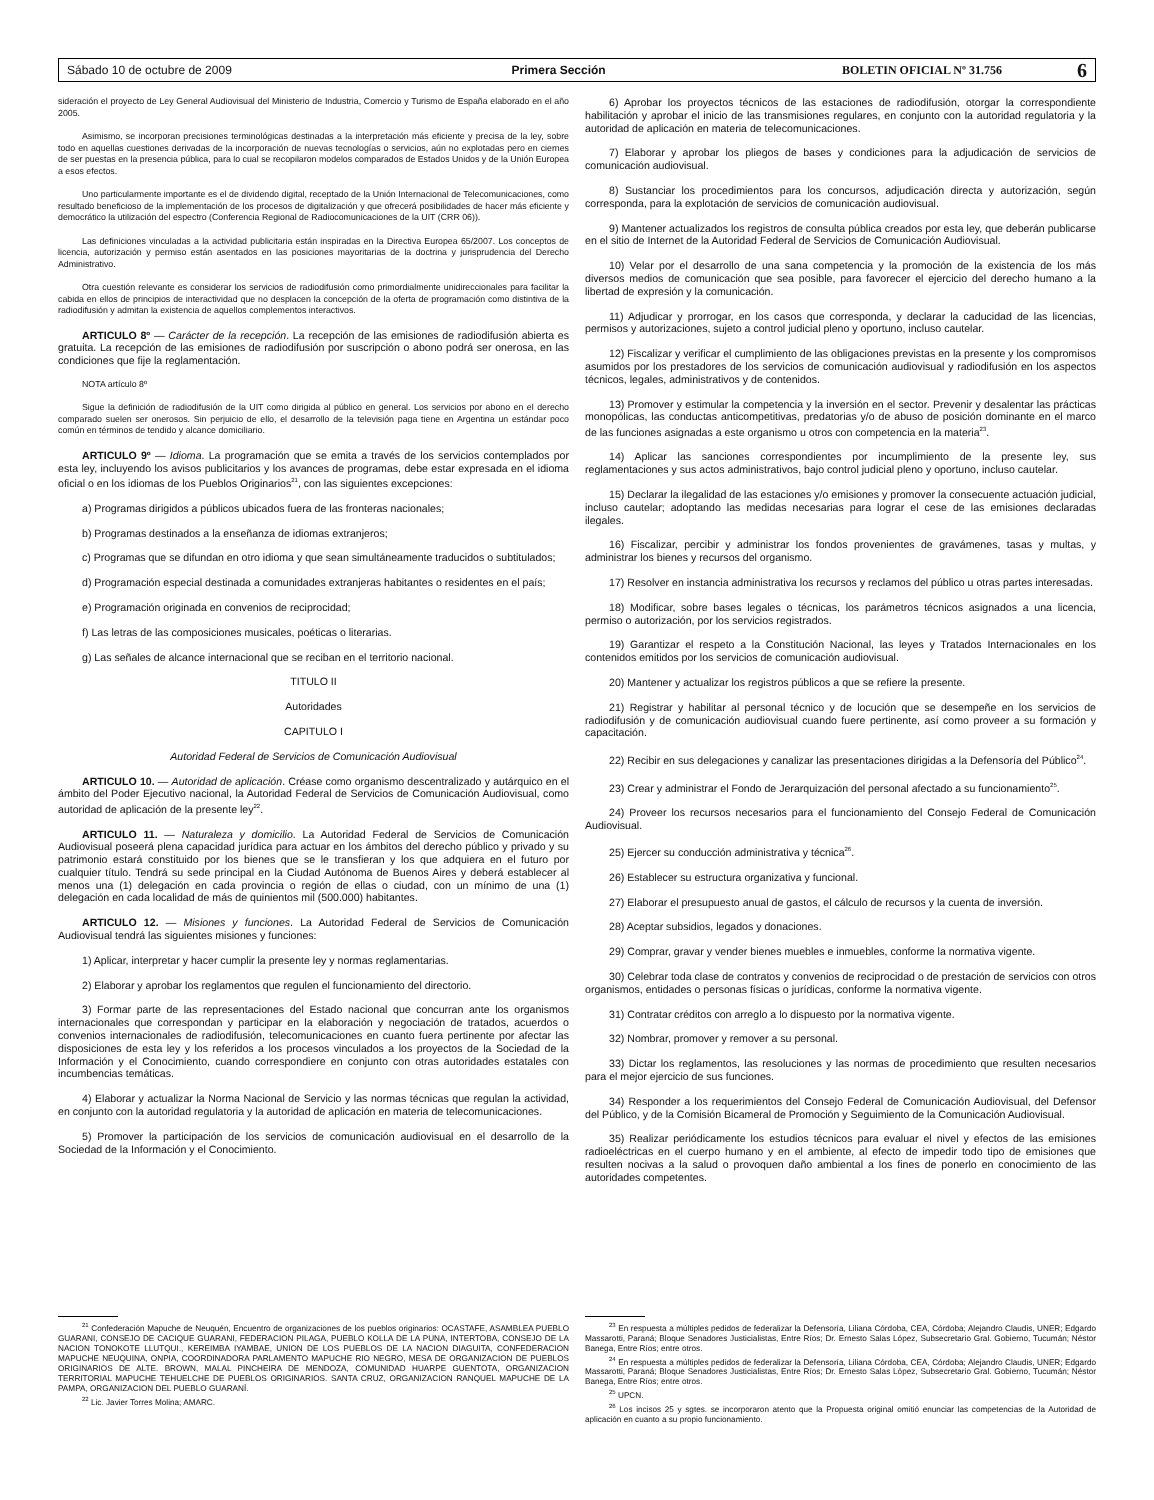Sábado 10 de octubre de 2009 Primera Sección BOLETIN OFICIAL Nº 31.756 6
sideración el proyecto de Ley General Audiovisual del Ministerio de Industria, Comercio y Turismo de España elaborado en el año 2005.
Asimismo, se incorporan precisiones terminológicas destinadas a la interpretación más eficiente y precisa de la ley, sobre todo en aquellas cuestiones derivadas de la incorporación de nuevas tecnologías o servicios, aún no explotadas pero en ciernes de ser puestas en la presencia pública, para lo cual se recopilaron modelos comparados de Estados Unidos y de la Unión Europea a esos efectos.
Uno particularmente importante es el de dividendo digital, receptado de la Unión Internacional de Telecomunicaciones, como resultado beneficioso de la implementación de los procesos de digitalización y que ofrecerá posibilidades de hacer más eficiente y democrático la utilización del espectro (Conferencia Regional de Radiocomunicaciones de la UIT (CRR 06)).
Las definiciones vinculadas a la actividad publicitaria están inspiradas en la Directiva Europea 65/2007. Los conceptos de licencia, autorización y permiso están asentados en las posiciones mayoritarias de la doctrina y jurisprudencia del Derecho Administrativo.
Otra cuestión relevante es considerar los servicios de radiodifusión como primordialmente unidireccionales para facilitar la cabida en ellos de principios de interactividad que no desplacen la concepción de la oferta de programación como distintiva de la radiodifusión y admitan la existencia de aquellos complementos interactivos.
ARTICULO 8º — Carácter de la recepción. La recepción de las emisiones de radiodifusión abierta es gratuita. La recepción de las emisiones de radiodifusión por suscripción o abono podrá ser onerosa, en las condiciones que fije la reglamentación.
NOTA artículo 8º
Sigue la definición de radiodifusión de la UIT como dirigida al público en general. Los servicios por abono en el derecho comparado suelen ser onerosos. Sin perjuicio de ello, el desarrollo de la televisión paga tiene en Argentina un estándar poco común en términos de tendido y alcance domiciliario.
ARTICULO 9º — Idioma. La programación que se emita a través de los servicios contemplados por esta ley, incluyendo los avisos publicitarios y los avances de programas, debe estar expresada en el idioma oficial o en los idiomas de los Pueblos Originarios<sup>21</sup>, con las siguientes excepciones:
a) Programas dirigidos a públicos ubicados fuera de las fronteras nacionales;
b) Programas destinados a la enseñanza de idiomas extranjeros;
c) Programas que se difundan en otro idioma y que sean simultáneamente traducidos o subtitulados;
d) Programación especial destinada a comunidades extranjeras habitantes o residentes en el país;
e) Programación originada en convenios de reciprocidad;
f) Las letras de las composiciones musicales, poéticas o literarias.
g) Las señales de alcance internacional que se reciban en el territorio nacional.
TITULO II
Autoridades
CAPITULO I
Autoridad Federal de Servicios de Comunicación Audiovisual
ARTICULO 10. — Autoridad de aplicación. Créase como organismo descentralizado y autárquico en el ámbito del Poder Ejecutivo nacional, la Autoridad Federal de Servicios de Comunicación Audiovisual, como autoridad de aplicación de la presente ley<sup>22</sup>.
ARTICULO 11. — Naturaleza y domicilio. La Autoridad Federal de Servicios de Comunicación Audiovisual poseerá plena capacidad jurídica para actuar en los ámbitos del derecho público y privado y su patrimonio estará constituido por los bienes que se le transfieran y los que adquiera en el futuro por cualquier título. Tendrá su sede principal en la Ciudad Autónoma de Buenos Aires y deberá establecer al menos una (1) delegación en cada provincia o región de ellas o ciudad, con un mínimo de una (1) delegación en cada localidad de más de quinientos mil (500.000) habitantes.
ARTICULO 12. — Misiones y funciones. La Autoridad Federal de Servicios de Comunicación Audiovisual tendrá las siguientes misiones y funciones:
1) Aplicar, interpretar y hacer cumplir la presente ley y normas reglamentarias.
2) Elaborar y aprobar los reglamentos que regulen el funcionamiento del directorio.
3) Formar parte de las representaciones del Estado nacional que concurran ante los organismos internacionales que correspondan y participar en la elaboración y negociación de tratados, acuerdos o convenios internacionales de radiodifusión, telecomunicaciones en cuanto fuera pertinente por afectar las disposiciones de esta ley y los referidos a los procesos vinculados a los proyectos de la Sociedad de la Información y el Conocimiento, cuando correspondiere en conjunto con otras autoridades estatales con incumbencias temáticas.
4) Elaborar y actualizar la Norma Nacional de Servicio y las normas técnicas que regulan la actividad, en conjunto con la autoridad regulatoria y la autoridad de aplicación en materia de telecomunicaciones.
5) Promover la participación de los servicios de comunicación audiovisual en el desarrollo de la Sociedad de la Información y el Conocimiento.
6) Aprobar los proyectos técnicos de las estaciones de radiodifusión, otorgar la correspondiente habilitación y aprobar el inicio de las transmisiones regulares, en conjunto con la autoridad regulatoria y la autoridad de aplicación en materia de telecomunicaciones.
7) Elaborar y aprobar los pliegos de bases y condiciones para la adjudicación de servicios de comunicación audiovisual.
8) Sustanciar los procedimientos para los concursos, adjudicación directa y autorización, según corresponda, para la explotación de servicios de comunicación audiovisual.
9) Mantener actualizados los registros de consulta pública creados por esta ley, que deberán publicarse en el sitio de Internet de la Autoridad Federal de Servicios de Comunicación Audiovisual.
10) Velar por el desarrollo de una sana competencia y la promoción de la existencia de los más diversos medios de comunicación que sea posible, para favorecer el ejercicio del derecho humano a la libertad de expresión y la comunicación.
11) Adjudicar y prorrogar, en los casos que corresponda, y declarar la caducidad de las licencias, permisos y autorizaciones, sujeto a control judicial pleno y oportuno, incluso cautelar.
12) Fiscalizar y verificar el cumplimiento de las obligaciones previstas en la presente y los compromisos asumidos por los prestadores de los servicios de comunicación audiovisual y radiodifusión en los aspectos técnicos, legales, administrativos y de contenidos.
13) Promover y estimular la competencia y la inversión en el sector. Prevenir y desalentar las prácticas monopólicas, las conductas anticompetitivas, predatorias y/o de abuso de posición dominante en el marco de las funciones asignadas a este organismo u otros con competencia en la materia<sup>23</sup>.
14) Aplicar las sanciones correspondientes por incumplimiento de la presente ley, sus reglamentaciones y sus actos administrativos, bajo control judicial pleno y oportuno, incluso cautelar.
15) Declarar la ilegalidad de las estaciones y/o emisiones y promover la consecuente actuación judicial, incluso cautelar; adoptando las medidas necesarias para lograr el cese de las emisiones declaradas ilegales.
16) Fiscalizar, percibir y administrar los fondos provenientes de gravámenes, tasas y multas, y administrar los bienes y recursos del organismo.
17) Resolver en instancia administrativa los recursos y reclamos del público u otras partes interesadas.
18) Modificar, sobre bases legales o técnicas, los parámetros técnicos asignados a una licencia, permiso o autorización, por los servicios registrados.
19) Garantizar el respeto a la Constitución Nacional, las leyes y Tratados Internacionales en los contenidos emitidos por los servicios de comunicación audiovisual.
20) Mantener y actualizar los registros públicos a que se refiere la presente.
21) Registrar y habilitar al personal técnico y de locución que se desempeñe en los servicios de radiodifusión y de comunicación audiovisual cuando fuere pertinente, así como proveer a su formación y capacitación.
22) Recibir en sus delegaciones y canalizar las presentaciones dirigidas a la Defensoría del Público<sup>24</sup>.
23) Crear y administrar el Fondo de Jerarquización del personal afectado a su funcionamiento<sup>25</sup>.
24) Proveer los recursos necesarios para el funcionamiento del Consejo Federal de Comunicación Audiovisual.
25) Ejercer su conducción administrativa y técnica<sup>26</sup>.
26) Establecer su estructura organizativa y funcional.
27) Elaborar el presupuesto anual de gastos, el cálculo de recursos y la cuenta de inversión.
28) Aceptar subsidios, legados y donaciones.
29) Comprar, gravar y vender bienes muebles e inmuebles, conforme la normativa vigente.
30) Celebrar toda clase de contratos y convenios de reciprocidad o de prestación de servicios con otros organismos, entidades o personas físicas o jurídicas, conforme la normativa vigente.
31) Contratar créditos con arreglo a lo dispuesto por la normativa vigente.
32) Nombrar, promover y remover a su personal.
33) Dictar los reglamentos, las resoluciones y las normas de procedimiento que resulten necesarios para el mejor ejercicio de sus funciones.
34) Responder a los requerimientos del Consejo Federal de Comunicación Audiovisual, del Defensor del Público, y de la Comisión Bicameral de Promoción y Seguimiento de la Comunicación Audiovisual.
35) Realizar periódicamente los estudios técnicos para evaluar el nivel y efectos de las emisiones radioeléctricas en el cuerpo humano y en el ambiente, al efecto de impedir todo tipo de emisiones que resulten nocivas a la salud o provoquen daño ambiental a los fines de ponerlo en conocimiento de las autoridades competentes.
<sup>21</sup> Confederación Mapuche de Neuquén, Encuentro de organizaciones de los pueblos originarios: OCASTAFE, ASAMBLEA PUEBLO GUARANI, CONSEJO DE CACIQUE GUARANI, FEDERACION PILAGA, PUEBLO KOLLA DE LA PUNA, INTERTOBA, CONSEJO DE LA NACION TONOKOTE LLUTQUI., KEREIMBA IYAMBAE, UNION DE LOS PUEBLOS DE LA NACION DIAGUITA, CONFEDERACION MAPUCHE NEUQUINA, ONPIA, COORDINADORA PARLAMENTO MAPUCHE RIO NEGRO, MESA DE ORGANIZACION DE PUEBLOS ORIGINARIOS DE ALTE. BROWN, MALAL PINCHEIRA DE MENDOZA, COMUNIDAD HUARPE GUENTOTA, ORGANIZACION TERRITORIAL MAPUCHE TEHUELCHE DE PUEBLOS ORIGINARIOS. SANTA CRUZ, ORGANIZACION RANQUEL MAPUCHE DE LA PAMPA, ORGANIZACION DEL PUEBLO GUARANÍ.
<sup>22</sup> Lic. Javier Torres Molina; AMARC.
<sup>23</sup> En respuesta a múltiples pedidos de federalizar la Defensoría, Liliana Córdoba, CEA, Córdoba; Alejandro Claudis, UNER; Edgardo Massarotti, Paraná; Bloque Senadores Justicialistas, Entre Ríos; Dr. Ernesto Salas López, Subsecretario Gral. Gobierno, Tucumán; Néstor Banega, Entre Ríos; entre otros.
<sup>24</sup> En respuesta a múltiples pedidos de federalizar la Defensoría, Liliana Córdoba, CEA, Córdoba; Alejandro Claudis, UNER; Edgardo Massarotti, Paraná; Bloque Senadores Justicialistas, Entre Ríos; Dr. Ernesto Salas López, Subsecretario Gral. Gobierno, Tucumán; Néstor Banega, Entre Ríos; entre otros.
<sup>25</sup> UPCN.
<sup>26</sup> Los incisos 25 y sgtes. se incorporaron atento que la Propuesta original omitió enunciar las competencias de la Autoridad de aplicación en cuanto a su propio funcionamiento.